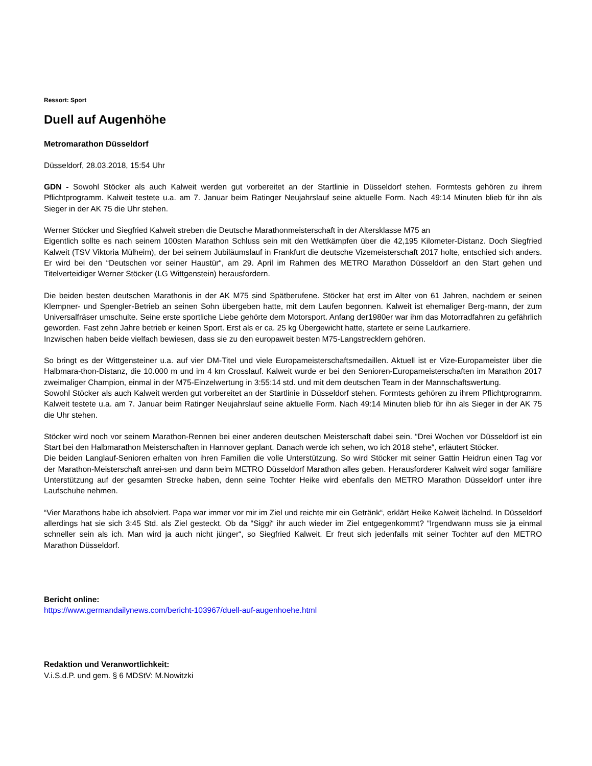Ressort: Sport
Duell auf Augenhöhe
Metromarathon Düsseldorf
Düsseldorf, 28.03.2018, 15:54 Uhr
GDN - Sowohl Stöcker als auch Kalweit werden gut vorbereitet an der Startlinie in Düsseldorf stehen. Formtests gehören zu ihrem Pflichtprogramm. Kalweit testete u.a. am 7. Januar beim Ratinger Neujahrslauf seine aktuelle Form. Nach 49:14 Minuten blieb für ihn als Sieger in der AK 75 die Uhr stehen.
Werner Stöcker und Siegfried Kalweit streben die Deutsche Marathonmeisterschaft in der Altersklasse M75 an
Eigentlich sollte es nach seinem 100sten Marathon Schluss sein mit den Wettkämpfen über die 42,195 Kilometer-Distanz. Doch Siegfried Kalweit (TSV Viktoria Mülheim), der bei seinem Jubiläumslauf in Frankfurt die deutsche Vizemeisterschaft 2017 holte, entschied sich anders. Er wird bei den “Deutschen vor seiner Haustür“, am 29. April im Rahmen des METRO Marathon Düsseldorf an den Start gehen und Titelverteidiger Werner Stöcker (LG Wittgenstein) herausfordern.
Die beiden besten deutschen Marathonis in der AK M75 sind Spätberufene. Stöcker hat erst im Alter von 61 Jahren, nachdem er seinen Klempner- und Spengler-Betrieb an seinen Sohn übergeben hatte, mit dem Laufen begonnen. Kalweit ist ehemaliger Berg-mann, der zum Universalfräser umschulte. Seine erste sportliche Liebe gehörte dem Motorsport. Anfang der1980er war ihm das Motorradfahren zu gefährlich geworden. Fast zehn Jahre betrieb er keinen Sport. Erst als er ca. 25 kg Übergewicht hatte, startete er seine Laufkarriere.
Inzwischen haben beide vielfach bewiesen, dass sie zu den europaweit besten M75-Langstrecklern gehören.
So bringt es der Wittgensteiner u.a. auf vier DM-Titel und viele Europameisterschaftsmedaillen. Aktuell ist er Vize-Europameister über die Halbmara-thon-Distanz, die 10.000 m und im 4 km Crosslauf. Kalweit wurde er bei den Senioren-Europameisterschaften im Marathon 2017 zweimaliger Champion, einmal in der M75-Einzelwertung in 3:55:14 std. und mit dem deutschen Team in der Mannschaftswertung.
Sowohl Stöcker als auch Kalweit werden gut vorbereitet an der Startlinie in Düsseldorf stehen. Formtests gehören zu ihrem Pflichtprogramm. Kalweit testete u.a. am 7. Januar beim Ratinger Neujahrslauf seine aktuelle Form. Nach 49:14 Minuten blieb für ihn als Sieger in der AK 75 die Uhr stehen.
Stöcker wird noch vor seinem Marathon-Rennen bei einer anderen deutschen Meisterschaft dabei sein. “Drei Wochen vor Düsseldorf ist ein Start bei den Halbmarathon Meisterschaften in Hannover geplant. Danach werde ich sehen, wo ich 2018 stehe“, erläutert Stöcker.
Die beiden Langlauf-Senioren erhalten von ihren Familien die volle Unterstützung. So wird Stöcker mit seiner Gattin Heidrun einen Tag vor der Marathon-Meisterschaft anrei-sen und dann beim METRO Düsseldorf Marathon alles geben. Herausforderer Kalweit wird sogar familiäre Unterstützung auf der gesamten Strecke haben, denn seine Tochter Heike wird ebenfalls den METRO Marathon Düsseldorf unter ihre Laufschuhe nehmen.
“Vier Marathons habe ich absolviert. Papa war immer vor mir im Ziel und reichte mir ein Getränk“, erklärt Heike Kalweit lächelnd. In Düsseldorf allerdings hat sie sich 3:45 Std. als Ziel gesteckt. Ob da “Siggi“ ihr auch wieder im Ziel entgegenkommt? “Irgendwann muss sie ja einmal schneller sein als ich. Man wird ja auch nicht jünger“, so Siegfried Kalweit. Er freut sich jedenfalls mit seiner Tochter auf den METRO Marathon Düsseldorf.
Bericht online:
https://www.germandailynews.com/bericht-103967/duell-auf-augenhoehe.html
Redaktion und Veranwortlichkeit:
V.i.S.d.P. und gem. § 6 MDStV: M.Nowitzki